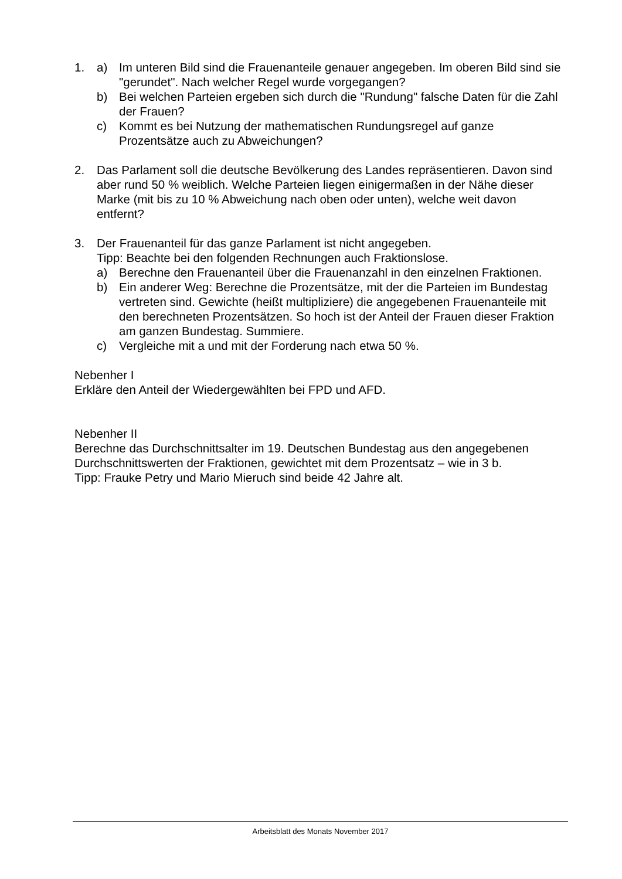1. a) Im unteren Bild sind die Frauenanteile genauer angegeben. Im oberen Bild sind sie "gerundet". Nach welcher Regel wurde vorgegangen?
b) Bei welchen Parteien ergeben sich durch die "Rundung" falsche Daten für die Zahl der Frauen?
c) Kommt es bei Nutzung der mathematischen Rundungsregel auf ganze Prozentsätze auch zu Abweichungen?
2. Das Parlament soll die deutsche Bevölkerung des Landes repräsentieren. Davon sind aber rund 50 % weiblich. Welche Parteien liegen einigermaßen in der Nähe dieser Marke (mit bis zu 10 % Abweichung nach oben oder unten), welche weit davon entfernt?
3. Der Frauenanteil für das ganze Parlament ist nicht angegeben.
Tipp: Beachte bei den folgenden Rechnungen auch Fraktionslose.
a) Berechne den Frauenanteil über die Frauenanzahl in den einzelnen Fraktionen.
b) Ein anderer Weg: Berechne die Prozentsätze, mit der die Parteien im Bundestag vertreten sind. Gewichte (heißt multipliziere) die angegebenen Frauenanteile mit den berechneten Prozentsätzen. So hoch ist der Anteil der Frauen dieser Fraktion am ganzen Bundestag. Summiere.
c) Vergleiche mit a und mit der Forderung nach etwa 50 %.
Nebenher I
Erkläre den Anteil der Wiedergewählten bei FPD und AFD.
Nebenher II
Berechne das Durchschnittsalter im 19. Deutschen Bundestag aus den angegebenen Durchschnittswerten der Fraktionen, gewichtet mit dem Prozentsatz – wie in 3 b.
Tipp: Frauke Petry und Mario Mieruch sind beide 42 Jahre alt.
Arbeitsblatt des Monats November 2017